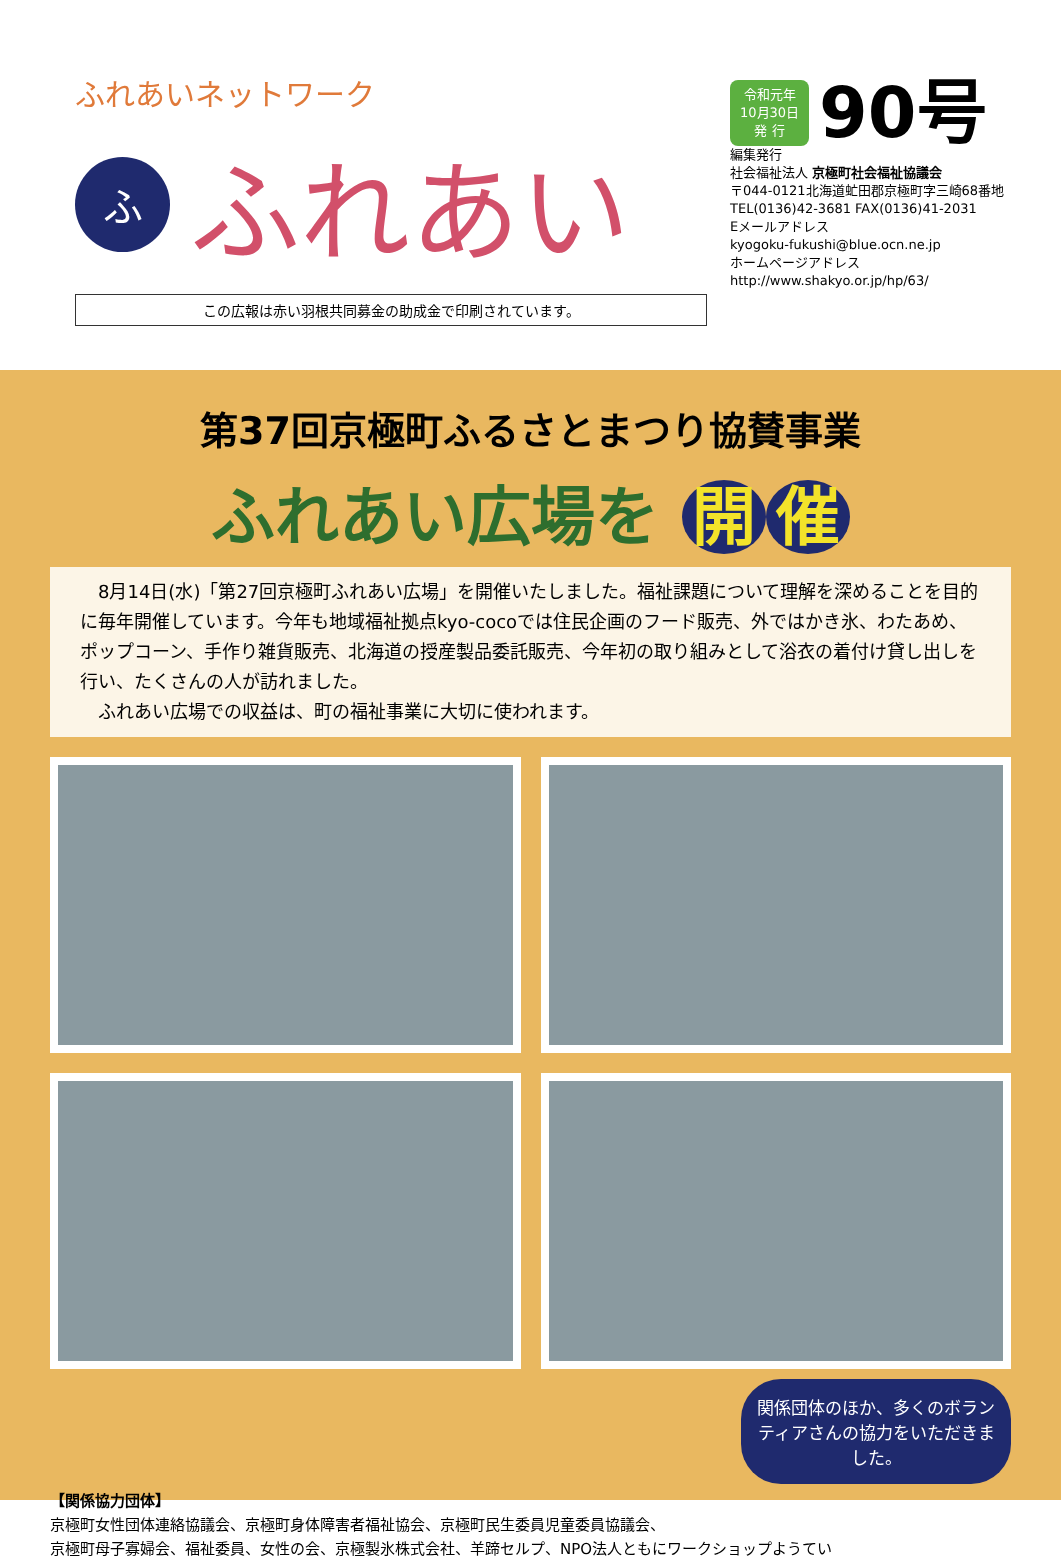ふれあいネットワーク
ふ
ふれあい
この広報は赤い羽根共同募金の助成金で印刷されています。
令和元年
10月30日
発 行
90号
編集発行
社会福祉法人 京極町社会福祉協議会
〒044-0121北海道虻田郡京極町字三崎68番地
TEL(0136)42-3681 FAX(0136)41-2031
Eメールアドレス
kyogoku-fukushi@blue.ocn.ne.jp
ホームページアドレス
http://www.shakyo.or.jp/hp/63/
第37回京極町ふるさとまつり協賛事業
ふれあい広場を 開 催
　8月14日(水)「第27回京極町ふれあい広場」を開催いたしました。福祉課題について理解を深めることを目的に毎年開催しています。今年も地域福祉拠点kyo-cocoでは住民企画のフード販売、外ではかき氷、わたあめ、ポップコーン、手作り雑貨販売、北海道の授産製品委託販売、今年初の取り組みとして浴衣の着付け貸し出しを行い、たくさんの人が訪れました。
　ふれあい広場での収益は、町の福祉事業に大切に使われます。
関係団体のほか、多くのボランティアさんの協力をいただきました。
【関係協力団体】
京極町女性団体連絡協議会、京極町身体障害者福祉協会、京極町民生委員児童委員協議会、
京極町母子寡婦会、福祉委員、女性の会、京極製氷株式会社、羊蹄セルプ、NPO法人ともにワークショップようてい